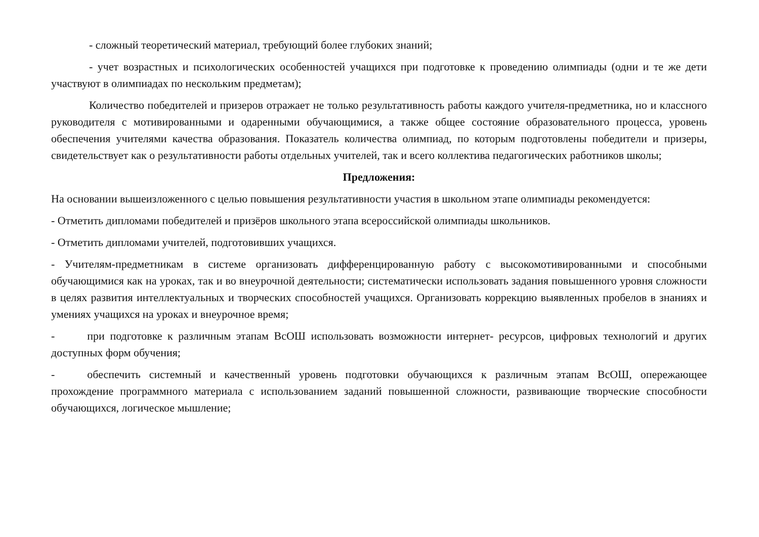- сложный теоретический материал, требующий более глубоких знаний;
- учет возрастных и психологических особенностей учащихся при подготовке к проведению олимпиады (одни и те же дети участвуют в олимпиадах по нескольким предметам);
Количество победителей и призеров отражает не только результативность работы каждого учителя-предметника, но и классного руководителя с мотивированными и одаренными обучающимися, а также общее состояние образовательного процесса, уровень обеспечения учителями качества образования. Показатель количества олимпиад, по которым подготовлены победители и призеры, свидетельствует как о результативности работы отдельных учителей, так и всего коллектива педагогических работников школы;
Предложения:
На основании вышеизложенного с целью повышения результативности участия в школьном этапе олимпиады рекомендуется:
- Отметить дипломами победителей и призёров школьного этапа всероссийской олимпиады школьников.
- Отметить дипломами учителей, подготовивших учащихся.
- Учителям-предметникам в системе организовать дифференцированную работу с высокомотивированными и способными обучающимися как на уроках, так и во внеурочной деятельности; систематически использовать задания повышенного уровня сложности в целях развития интеллектуальных и творческих способностей учащихся. Организовать коррекцию выявленных пробелов в знаниях и умениях учащихся на уроках и внеурочное время;
- при подготовке к различным этапам ВсОШ использовать возможности интернет- ресурсов, цифровых технологий и других доступных форм обучения;
- обеспечить системный и качественный уровень подготовки обучающихся к различным этапам ВсОШ, опережающее прохождение программного материала с использованием заданий повышенной сложности, развивающие творческие способности обучающихся, логическое мышление;